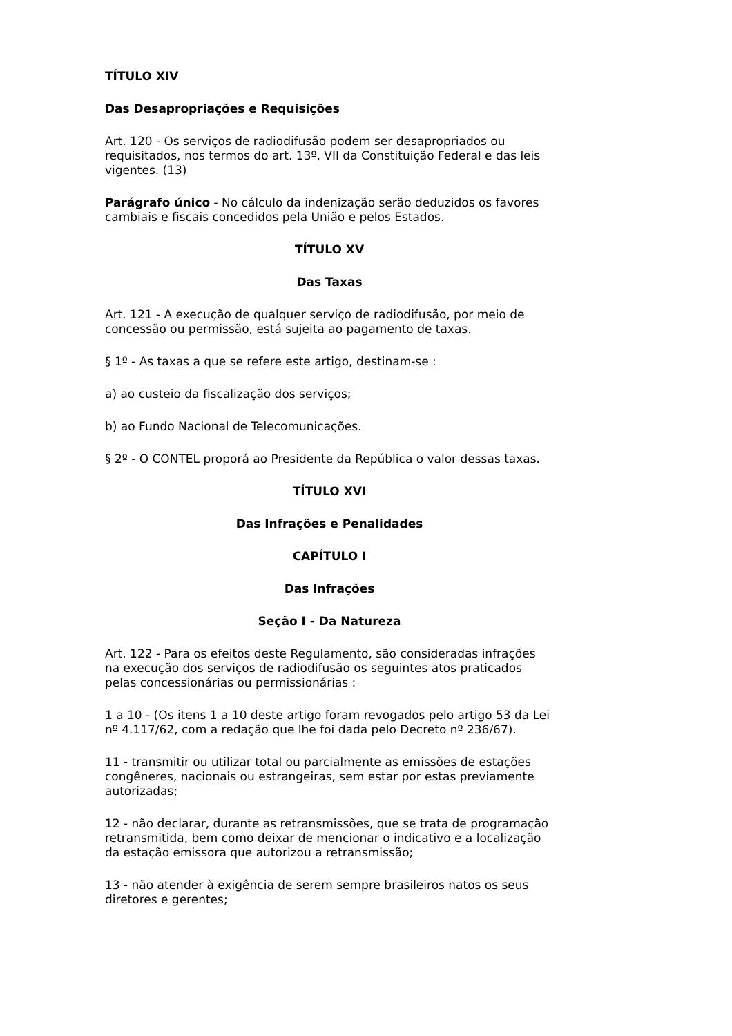TÍTULO XIV
Das Desapropriações e Requisições
Art. 120 - Os serviços de radiodifusão podem ser desapropriados ou requisitados, nos termos do art. 13º, VII da Constituição Federal e das leis vigentes. (13)
Parágrafo único - No cálculo da indenização serão deduzidos os favores cambiais e fiscais concedidos pela União e pelos Estados.
TÍTULO XV
Das Taxas
Art. 121 - A execução de qualquer serviço de radiodifusão, por meio de concessão ou permissão, está sujeita ao pagamento de taxas.
§ 1º - As taxas a que se refere este artigo, destinam-se :
a) ao custeio da fiscalização dos serviços;
b) ao Fundo Nacional de Telecomunicações.
§ 2º - O CONTEL proporá ao Presidente da República o valor dessas taxas.
TÍTULO XVI
Das Infrações e Penalidades
CAPÍTULO I
Das Infrações
Seção I - Da Natureza
Art. 122 - Para os efeitos deste Regulamento, são consideradas infrações na execução dos serviços de radiodifusão os seguintes atos praticados pelas concessionárias ou permissionárias :
1 a 10 - (Os itens 1 a 10 deste artigo foram revogados pelo artigo 53 da Lei nº 4.117/62, com a redação que lhe foi dada pelo Decreto nº 236/67).
11 - transmitir ou utilizar total ou parcialmente as emissões de estações congêneres, nacionais ou estrangeiras, sem estar por estas previamente autorizadas;
12 - não declarar, durante as retransmissões, que se trata de programação retransmitida, bem como deixar de mencionar o indicativo e a localização da estação emissora que autorizou a retransmissão;
13 - não atender à exigência de serem sempre brasileiros natos os seus diretores e gerentes;